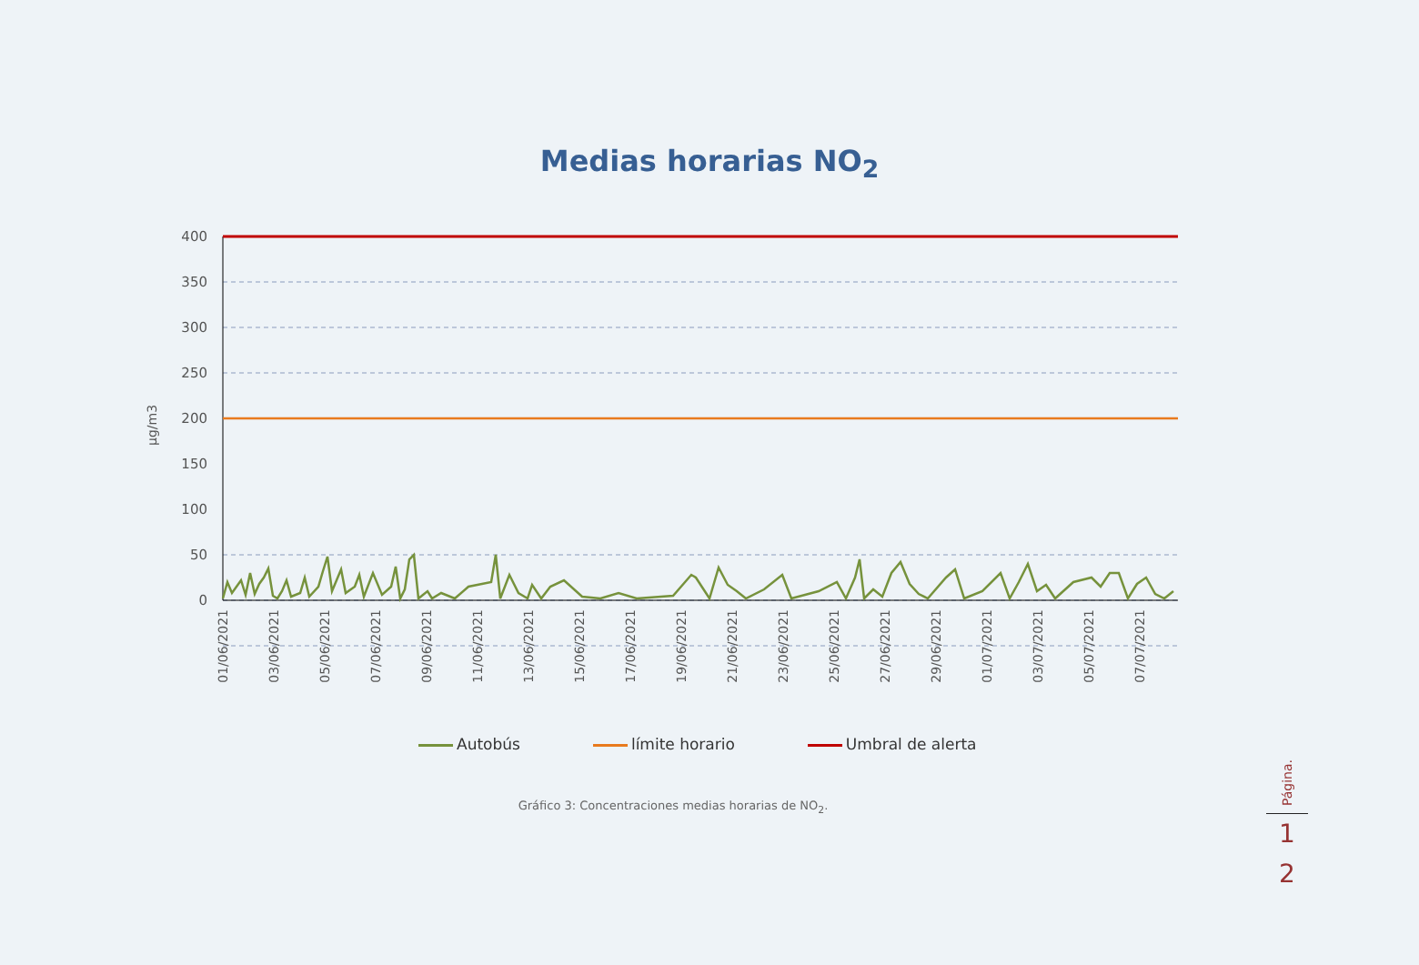Medias horarias NO<sub>2</sub>
µg/m3
400
350
300
250
200
150
100
50
0
01/06/2021
03/06/2021
05/06/2021
07/06/2021
09/06/2021
11/06/2021
13/06/2021
15/06/2021
17/06/2021
19/06/2021
21/06/2021
23/06/2021
25/06/2021
27/06/2021
29/06/2021
01/07/2021
03/07/2021
05/07/2021
07/07/2021
Autobús límite horario Umbral de alerta
Gráfico 3: Concentraciones medias horarias de NO<sub>2</sub>.
Página.
1
2